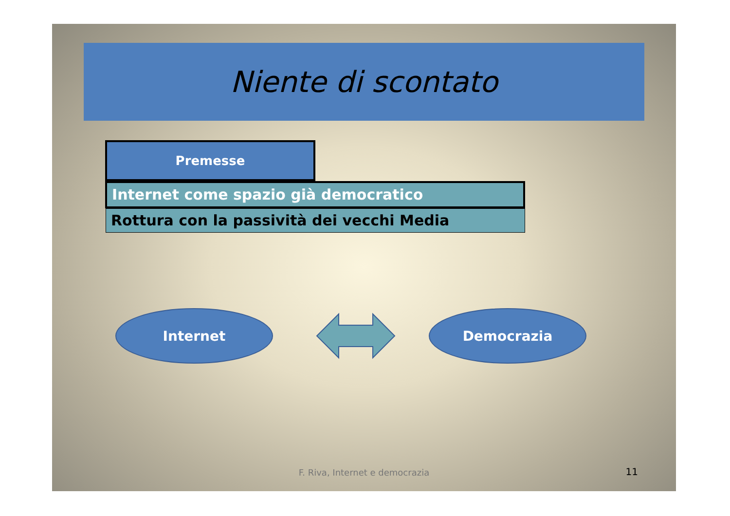Niente di scontato
Premesse
Internet come spazio già democratico
Rottura con la passività dei vecchi Media
Internet Democrazia
F. Riva, Internet e democrazia 11